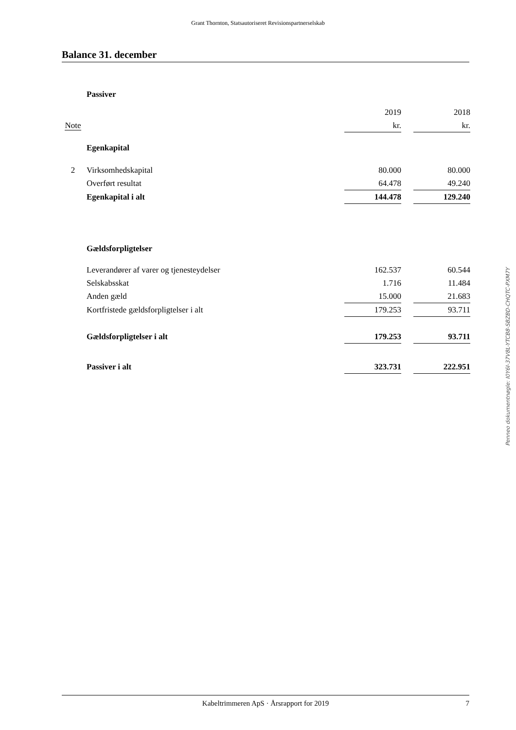Grant Thornton, Statsautoriseret Revisionspartnerselskab
Balance 31. december
| | Passiver | | | |
| | | 2019 | | 2018 |
| Note | | kr. | | kr. |
| | Egenkapital | | | |
| 2 | Virksomhedskapital | 80.000 | | 80.000 |
| | Overført resultat | 64.478 | | 49.240 |
| | Egenkapital i alt | 144.478 | | 129.240 |
| | Gældsforpligtelser | | | |
| | Leverandører af varer og tjenesteydelser | 162.537 | | 60.544 |
| | Selskabsskat | 1.716 | | 11.484 |
| | Anden gæld | 15.000 | | 21.683 |
| | Kortfristede gældsforpligtelser i alt | 179.253 | | 93.711 |
| | Gældsforpligtelser i alt | 179.253 | | 93.711 |
| | Passiver i alt | 323.731 | | 222.951 |
Penneo dokumentnøgle: I0Y6I-37V8L-YTCB8-SBZBD-CHQTC-PXM7Y
Kabeltrimmeren ApS · Årsrapport for 2019 7